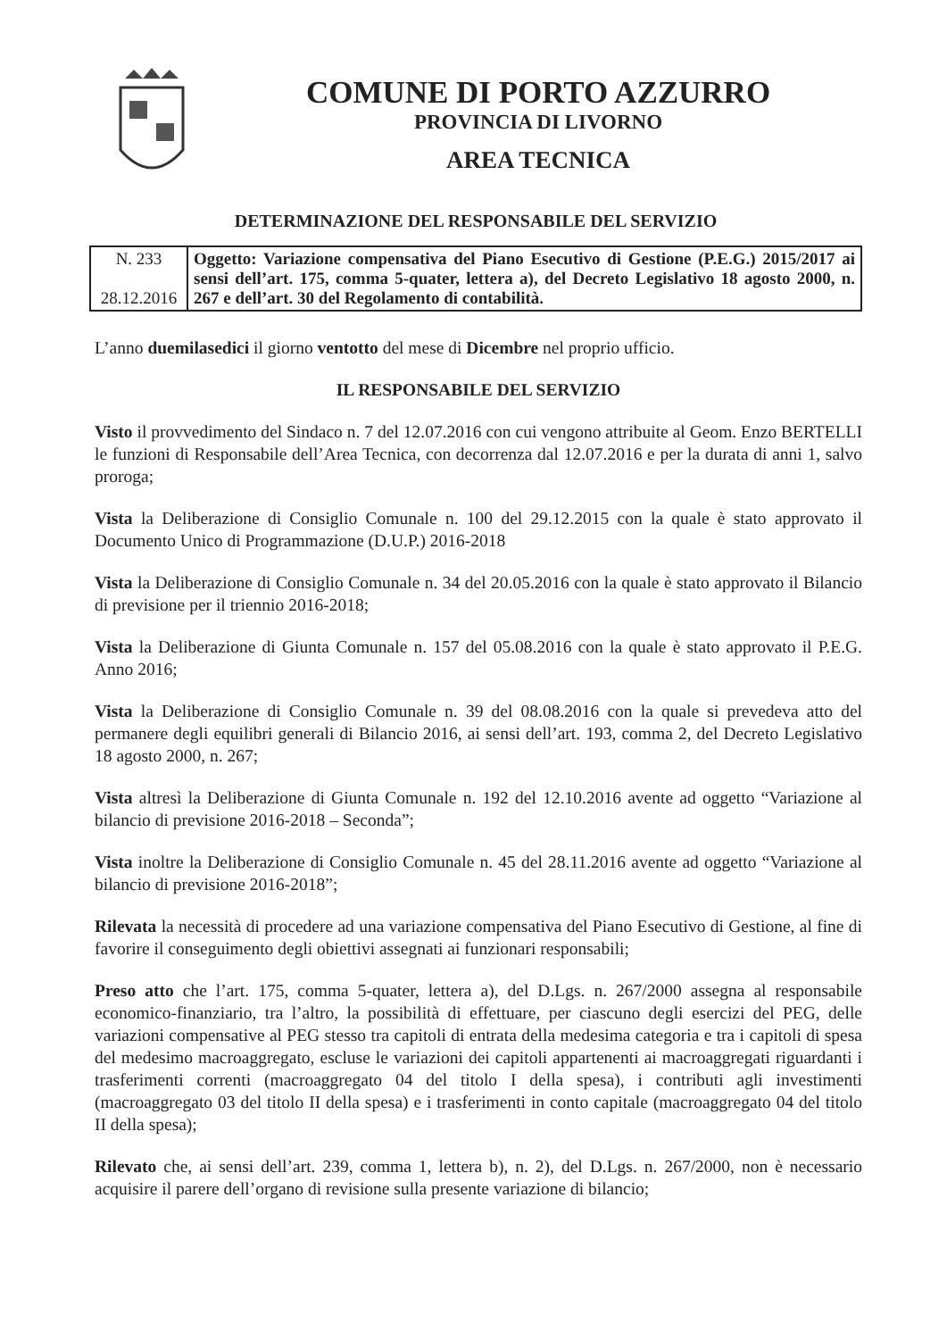COMUNE DI PORTO AZZURRO
PROVINCIA DI LIVORNO
AREA TECNICA
DETERMINAZIONE DEL RESPONSABILE DEL SERVIZIO
| N. 233 28.12.2016 | Oggetto: Variazione compensativa del Piano Esecutivo di Gestione (P.E.G.) 2015/2017 ai sensi dell’art. 175, comma 5-quater, lettera a), del Decreto Legislativo 18 agosto 2000, n. 267 e dell’art. 30 del Regolamento di contabilità. |
L’anno duemilasedici il giorno ventotto del mese di Dicembre nel proprio ufficio.
IL RESPONSABILE DEL SERVIZIO
Visto il provvedimento del Sindaco n. 7 del 12.07.2016 con cui vengono attribuite al Geom. Enzo BERTELLI le funzioni di Responsabile dell’Area Tecnica, con decorrenza dal 12.07.2016 e per la durata di anni 1, salvo proroga;
Vista la Deliberazione di Consiglio Comunale n. 100 del 29.12.2015 con la quale è stato approvato il Documento Unico di Programmazione (D.U.P.) 2016-2018
Vista la Deliberazione di Consiglio Comunale n. 34 del 20.05.2016 con la quale è stato approvato il Bilancio di previsione per il triennio 2016-2018;
Vista la Deliberazione di Giunta Comunale n. 157 del 05.08.2016 con la quale è stato approvato il P.E.G. Anno 2016;
Vista la Deliberazione di Consiglio Comunale n. 39 del 08.08.2016 con la quale si prevedeva atto del permanere degli equilibri generali di Bilancio 2016, ai sensi dell’art. 193, comma 2, del Decreto Legislativo 18 agosto 2000, n. 267;
Vista altresì la Deliberazione di Giunta Comunale n. 192 del 12.10.2016 avente ad oggetto “Variazione al bilancio di previsione 2016-2018 – Seconda”;
Vista inoltre la Deliberazione di Consiglio Comunale n. 45 del 28.11.2016 avente ad oggetto “Variazione al bilancio di previsione 2016-2018”;
Rilevata la necessità di procedere ad una variazione compensativa del Piano Esecutivo di Gestione, al fine di favorire il conseguimento degli obiettivi assegnati ai funzionari responsabili;
Preso atto che l’art. 175, comma 5-quater, lettera a), del D.Lgs. n. 267/2000 assegna al responsabile economico-finanziario, tra l’altro, la possibilità di effettuare, per ciascuno degli esercizi del PEG, delle variazioni compensative al PEG stesso tra capitoli di entrata della medesima categoria e tra i capitoli di spesa del medesimo macroaggregato, escluse le variazioni dei capitoli appartenenti ai macroaggregati riguardanti i trasferimenti correnti (macroaggregato 04 del titolo I della spesa), i contributi agli investimenti (macroaggregato 03 del titolo II della spesa) e i trasferimenti in conto capitale (macroaggregato 04 del titolo II della spesa);
Rilevato che, ai sensi dell’art. 239, comma 1, lettera b), n. 2), del D.Lgs. n. 267/2000, non è necessario acquisire il parere dell’organo di revisione sulla presente variazione di bilancio;